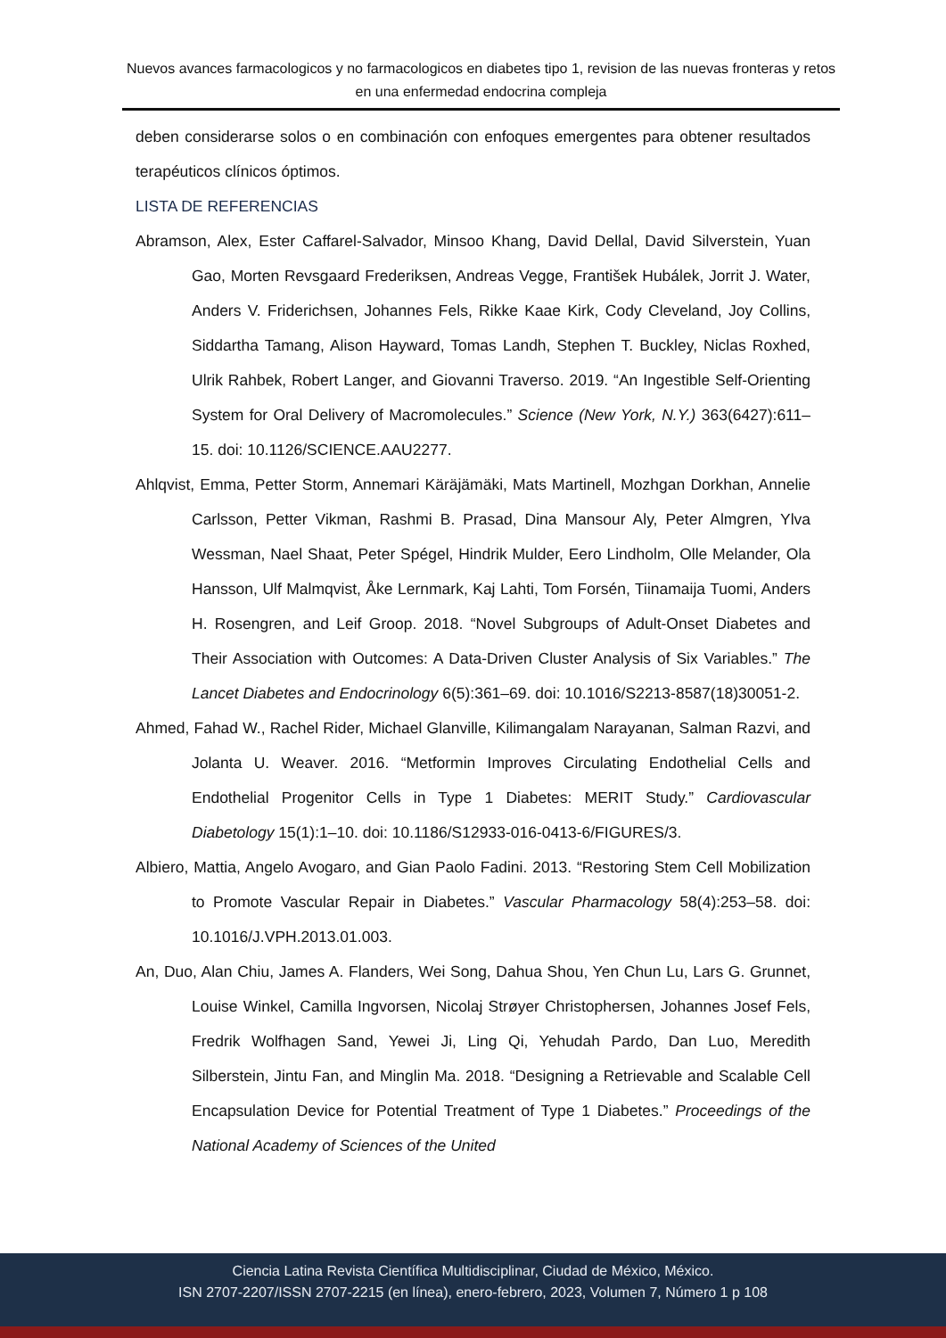Nuevos avances farmacologicos y no farmacologicos en diabetes tipo 1, revision de las nuevas fronteras y retos en una enfermedad endocrina compleja
deben considerarse solos o en combinación con enfoques emergentes para obtener resultados terapéuticos clínicos óptimos.
LISTA DE REFERENCIAS
Abramson, Alex, Ester Caffarel-Salvador, Minsoo Khang, David Dellal, David Silverstein, Yuan Gao, Morten Revsgaard Frederiksen, Andreas Vegge, František Hubálek, Jorrit J. Water, Anders V. Friderichsen, Johannes Fels, Rikke Kaae Kirk, Cody Cleveland, Joy Collins, Siddartha Tamang, Alison Hayward, Tomas Landh, Stephen T. Buckley, Niclas Roxhed, Ulrik Rahbek, Robert Langer, and Giovanni Traverso. 2019. “An Ingestible Self-Orienting System for Oral Delivery of Macromolecules.” Science (New York, N.Y.) 363(6427):611–15. doi: 10.1126/SCIENCE.AAU2277.
Ahlqvist, Emma, Petter Storm, Annemari Käräjämäki, Mats Martinell, Mozhgan Dorkhan, Annelie Carlsson, Petter Vikman, Rashmi B. Prasad, Dina Mansour Aly, Peter Almgren, Ylva Wessman, Nael Shaat, Peter Spégel, Hindrik Mulder, Eero Lindholm, Olle Melander, Ola Hansson, Ulf Malmqvist, Åke Lernmark, Kaj Lahti, Tom Forsén, Tiinamaija Tuomi, Anders H. Rosengren, and Leif Groop. 2018. “Novel Subgroups of Adult-Onset Diabetes and Their Association with Outcomes: A Data-Driven Cluster Analysis of Six Variables.” The Lancet Diabetes and Endocrinology 6(5):361–69. doi: 10.1016/S2213-8587(18)30051-2.
Ahmed, Fahad W., Rachel Rider, Michael Glanville, Kilimangalam Narayanan, Salman Razvi, and Jolanta U. Weaver. 2016. “Metformin Improves Circulating Endothelial Cells and Endothelial Progenitor Cells in Type 1 Diabetes: MERIT Study.” Cardiovascular Diabetology 15(1):1–10. doi: 10.1186/S12933-016-0413-6/FIGURES/3.
Albiero, Mattia, Angelo Avogaro, and Gian Paolo Fadini. 2013. “Restoring Stem Cell Mobilization to Promote Vascular Repair in Diabetes.” Vascular Pharmacology 58(4):253–58. doi: 10.1016/J.VPH.2013.01.003.
An, Duo, Alan Chiu, James A. Flanders, Wei Song, Dahua Shou, Yen Chun Lu, Lars G. Grunnet, Louise Winkel, Camilla Ingvorsen, Nicolaj Strøyer Christophersen, Johannes Josef Fels, Fredrik Wolfhagen Sand, Yewei Ji, Ling Qi, Yehudah Pardo, Dan Luo, Meredith Silberstein, Jintu Fan, and Minglin Ma. 2018. “Designing a Retrievable and Scalable Cell Encapsulation Device for Potential Treatment of Type 1 Diabetes.” Proceedings of the National Academy of Sciences of the United
Ciencia Latina Revista Científica Multidisciplinar, Ciudad de México, México.
ISN 2707-2207/ISSN 2707-2215 (en línea), enero-febrero, 2023, Volumen 7, Número 1 p 108